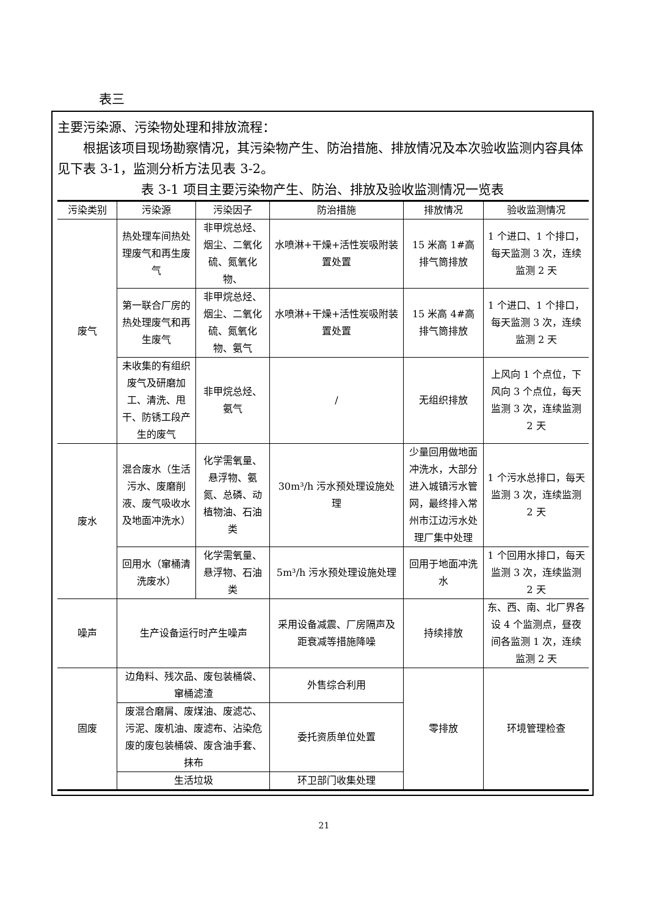表三
主要污染源、污染物处理和排放流程：
根据该项目现场勘察情况，其污染物产生、防治措施、排放情况及本次验收监测内容具体见下表 3-1，监测分析方法见表 3-2。
表 3-1 项目主要污染物产生、防治、排放及验收监测情况一览表
| 污染类别 | 污染源 | 污染因子 | 防治措施 | 排放情况 | 验收监测情况 |
| --- | --- | --- | --- | --- | --- |
| 废气 | 热处理车间热处理废气和再生废气 | 非甲烷总烃、烟尘、二氧化硫、氮氧化物、 | 水喷淋+干燥+活性炭吸附装置处置 | 15 米高 1#高排气筒排放 | 1 个进口、1 个排口，每天监测 3 次，连续监测 2 天 |
| | 第一联合厂房的热处理废气和再生废气 | 非甲烷总烃、烟尘、二氧化硫、氮氧化物、氨气 | 水喷淋+干燥+活性炭吸附装置处置 | 15 米高 4#高排气筒排放 | 1 个进口、1 个排口，每天监测 3 次，连续监测 2 天 |
| | 未收集的有组织废气及研磨加工、清洗、甩干、防锈工段产生的废气 | 非甲烷总烃、氨气 | / | 无组织排放 | 上风向 1 个点位，下风向 3 个点位，每天监测 3 次，连续监测 2 天 |
| 废水 | 混合废水（生活污水、废磨削液、废气吸收水及地面冲洗水） | 化学需氧量、悬浮物、氨氮、总磷、动植物油、石油类 | 30m³/h 污水预处理设施处理 | 少量回用做地面冲洗水，大部分进入城镇污水管网，最终排入常州市江边污水处理厂集中处理 | 1 个污水总排口，每天监测 3 次，连续监测 2 天 |
| | 回用水（窜桶清洗废水） | 化学需氧量、悬浮物、石油类 | 5m³/h 污水预处理设施处理 | 回用于地面冲洗水 | 1 个回用水排口，每天监测 3 次，连续监测 2 天 |
| 噪声 | 生产设备运行时产生噪声 | | 采用设备减震、厂房隔声及距衰减等措施降噪 | 持续排放 | 东、西、南、北厂界各设 4 个监测点，昼夜间各监测 1 次，连续监测 2 天 |
| 固废 | 边角料、残次品、废包装桶袋、窜桶滤渣 | | 外售综合利用 | 零排放 | 环境管理检查 |
| | 废混合磨屑、废煤油、废滤芯、污泥、废机油、废滤布、沾染危废的废包装桶袋、废含油手套、抹布 | | 委托资质单位处置 | | |
| | 生活垃圾 | | 环卫部门收集处理 | | |
21